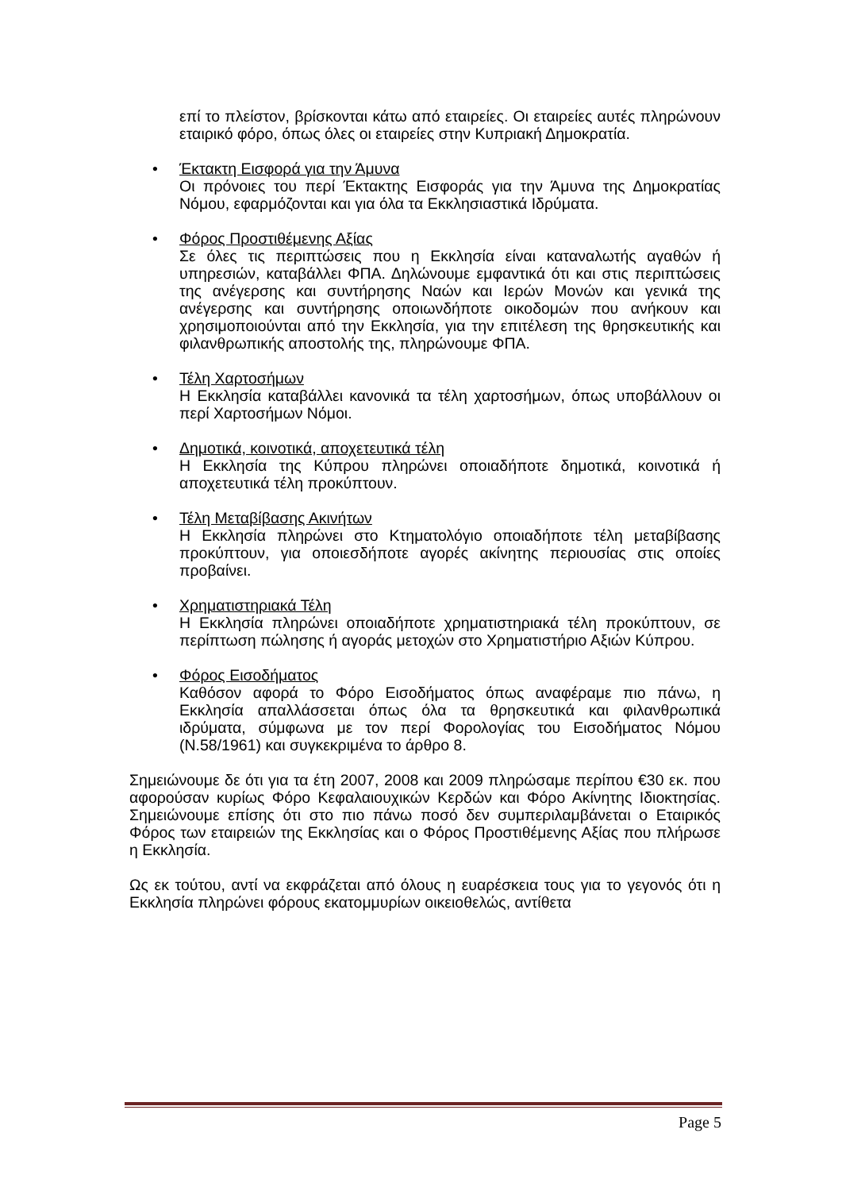επί το πλείστον, βρίσκονται κάτω από εταιρείες. Οι εταιρείες αυτές πληρώνουν εταιρικό φόρο, όπως όλες οι εταιρείες στην Κυπριακή Δημοκρατία.
• Έκτακτη Εισφορά για την Άμυνα
Οι πρόνοιες του περί Έκτακτης Εισφοράς για την Άμυνα της Δημοκρατίας Νόμου, εφαρμόζονται και για όλα τα Εκκλησιαστικά Ιδρύματα.
• Φόρος Προστιθέμενης Αξίας
Σε όλες τις περιπτώσεις που η Εκκλησία είναι καταναλωτής αγαθών ή υπηρεσιών, καταβάλλει ΦΠΑ. Δηλώνουμε εμφαντικά ότι και στις περιπτώσεις της ανέγερσης και συντήρησης Ναών και Ιερών Μονών και γενικά της ανέγερσης και συντήρησης οποιωνδήποτε οικοδομών που ανήκουν και χρησιμοποιούνται από την Εκκλησία, για την επιτέλεση της θρησκευτικής και φιλανθρωπικής αποστολής της, πληρώνουμε ΦΠΑ.
• Τέλη Χαρτοσήμων
Η Εκκλησία καταβάλλει κανονικά τα τέλη χαρτοσήμων, όπως υποβάλλουν οι περί Χαρτοσήμων Νόμοι.
• Δημοτικά, κοινοτικά, αποχετευτικά τέλη
Η Εκκλησία της Κύπρου πληρώνει οποιαδήποτε δημοτικά, κοινοτικά ή αποχετευτικά τέλη προκύπτουν.
• Τέλη Μεταβίβασης Ακινήτων
Η Εκκλησία πληρώνει στο Κτηματολόγιο οποιαδήποτε τέλη μεταβίβασης προκύπτουν, για οποιεσδήποτε αγορές ακίνητης περιουσίας στις οποίες προβαίνει.
• Χρηματιστηριακά Τέλη
Η Εκκλησία πληρώνει οποιαδήποτε χρηματιστηριακά τέλη προκύπτουν, σε περίπτωση πώλησης ή αγοράς μετοχών στο Χρηματιστήριο Αξιών Κύπρου.
• Φόρος Εισοδήματος
Καθόσον αφορά το Φόρο Εισοδήματος όπως αναφέραμε πιο πάνω, η Εκκλησία απαλλάσσεται όπως όλα τα θρησκευτικά και φιλανθρωπικά ιδρύματα, σύμφωνα με τον περί Φορολογίας του Εισοδήματος Νόμου (Ν.58/1961) και συγκεκριμένα το άρθρο 8.
Σημειώνουμε δε ότι για τα έτη 2007, 2008 και 2009 πληρώσαμε περίπου €30 εκ. που αφορούσαν κυρίως Φόρο Κεφαλαιουχικών Κερδών και Φόρο Ακίνητης Ιδιοκτησίας. Σημειώνουμε επίσης ότι στο πιο πάνω ποσό δεν συμπεριλαμβάνεται ο Εταιρικός Φόρος των εταιρειών της Εκκλησίας και ο Φόρος Προστιθέμενης Αξίας που πλήρωσε η Εκκλησία.
Ως εκ τούτου, αντί να εκφράζεται από όλους η ευαρέσκεια τους για το γεγονός ότι η Εκκλησία πληρώνει φόρους εκατομμυρίων οικειοθελώς, αντίθετα
Page 5